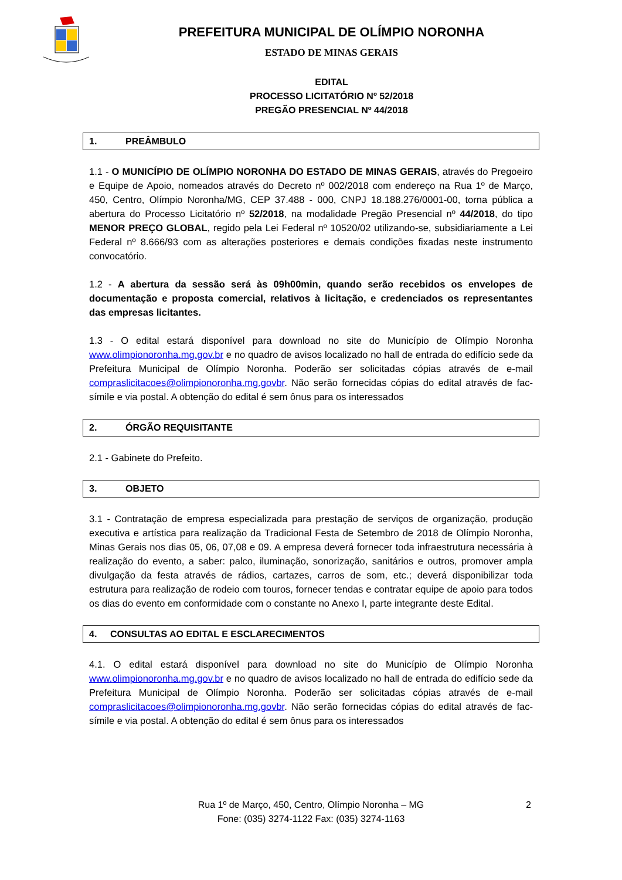PREFEITURA MUNICIPAL DE OLÍMPIO NORONHA
ESTADO DE MINAS GERAIS
EDITAL
PROCESSO LICITATÓRIO Nº 52/2018
PREGÃO PRESENCIAL Nº 44/2018
1. PREÂMBULO
1.1 - O MUNICÍPIO DE OLÍMPIO NORONHA DO ESTADO DE MINAS GERAIS, através do Pregoeiro e Equipe de Apoio, nomeados através do Decreto nº 002/2018 com endereço na Rua 1º de Março, 450, Centro, Olímpio Noronha/MG, CEP 37.488 - 000, CNPJ 18.188.276/0001-00, torna pública a abertura do Processo Licitatório nº 52/2018, na modalidade Pregão Presencial nº 44/2018, do tipo MENOR PREÇO GLOBAL, regido pela Lei Federal nº 10520/02 utilizando-se, subsidiariamente a Lei Federal nº 8.666/93 com as alterações posteriores e demais condições fixadas neste instrumento convocatório.
1.2 - A abertura da sessão será às 09h00min, quando serão recebidos os envelopes de documentação e proposta comercial, relativos à licitação, e credenciados os representantes das empresas licitantes.
1.3 - O edital estará disponível para download no site do Município de Olímpio Noronha www.olimpionoronha.mg.gov.br e no quadro de avisos localizado no hall de entrada do edifício sede da Prefeitura Municipal de Olímpio Noronha. Poderão ser solicitadas cópias através de e-mail compraslicitacoes@olimpionoronha.mg.govbr. Não serão fornecidas cópias do edital através de fac-símile e via postal. A obtenção do edital é sem ônus para os interessados
2. ÓRGÃO REQUISITANTE
2.1 - Gabinete do Prefeito.
3. OBJETO
3.1 - Contratação de empresa especializada para prestação de serviços de organização, produção executiva e artística para realização da Tradicional Festa de Setembro de 2018 de Olímpio Noronha, Minas Gerais nos dias 05, 06, 07,08 e 09. A empresa deverá fornecer toda infraestrutura necessária à realização do evento, a saber: palco, iluminação, sonorização, sanitários e outros, promover ampla divulgação da festa através de rádios, cartazes, carros de som, etc.; deverá disponibilizar toda estrutura para realização de rodeio com touros, fornecer tendas e contratar equipe de apoio para todos os dias do evento em conformidade com o constante no Anexo I, parte integrante deste Edital.
4. CONSULTAS AO EDITAL E ESCLARECIMENTOS
4.1. O edital estará disponível para download no site do Município de Olímpio Noronha www.olimpionoronha.mg.gov.br e no quadro de avisos localizado no hall de entrada do edifício sede da Prefeitura Municipal de Olímpio Noronha. Poderão ser solicitadas cópias através de e-mail compraslicitacoes@olimpionoronha.mg.govbr. Não serão fornecidas cópias do edital através de fac-símile e via postal. A obtenção do edital é sem ônus para os interessados
Rua 1º de Março, 450, Centro, Olímpio Noronha – MG 2
Fone: (035) 3274-1122 Fax: (035) 3274-1163